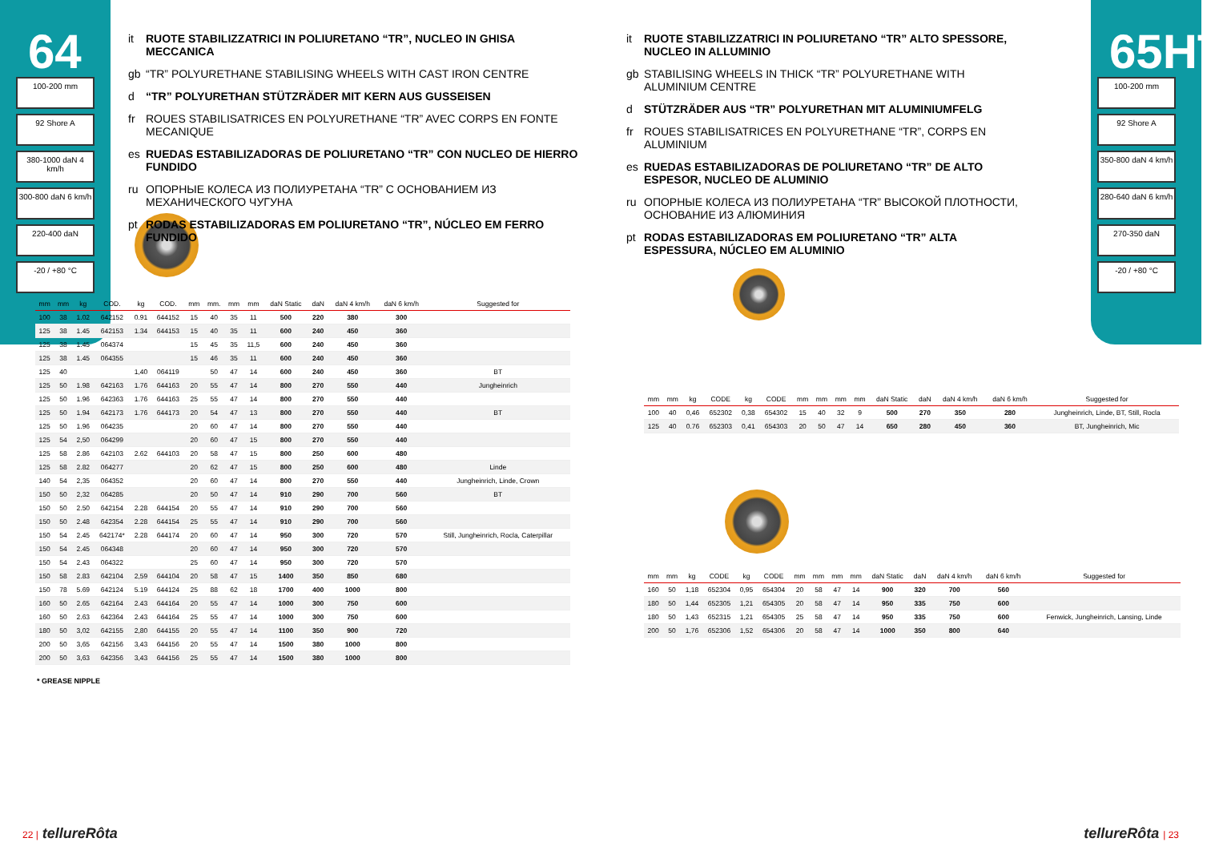64
100-200 mm
92 Shore A
380-1000 daN 4 km/h
300-800 daN 6 km/h
220-400 daN
-20 / +80 °C
it RUOTE STABILIZZATRICI IN POLIURETANO “TR”, NUCLEO IN GHISA MECCANICA
gb “TR” POLYURETHANE STABILISING WHEELS WITH CAST IRON CENTRE
d “TR” POLYURETHAN STÜTZRÄDER MIT KERN AUS GUSSEISEN
fr ROUES STABILISATRICES EN POLYURETHANE “TR” AVEC CORPS EN FONTE MECANIQUE
es RUEDAS ESTABILIZADORAS DE POLIURETANO “TR” CON NUCLEO DE HIERRO FUNDIDO
ru ОПОРНЫЕ КОЛЕСА ИЗ ПОЛИУРЕТАНА “TR” С ОСНОВАНИЕМ ИЗ МЕХАНИЧЕСКОГО ЧУГУНА
pt RODAS ESTABILIZADORAS EM POLIURETANO “TR”, NÚCLEO EM FERRO FUNDIDO
| mm | mm | kg | COD. | kg | COD. | mm | mm. | mm | mm | daN Static | daN | daN 4 km/h | daN 6 km/h | Suggested for |
| --- | --- | --- | --- | --- | --- | --- | --- | --- | --- | --- | --- | --- | --- | --- |
| 100 | 38 | 1.02 | 642152 | 0.91 | 644152 | 15 | 40 | 35 | 11 | 500 | 220 | 380 | 300 | |
| 125 | 38 | 1.45 | 642153 | 1.34 | 644153 | 15 | 40 | 35 | 11 | 600 | 240 | 450 | 360 | |
| 125 | 38 | 1.45 | 064374 | | | 15 | 45 | 35 | 11,5 | 600 | 240 | 450 | 360 | |
| 125 | 38 | 1.45 | 064355 | | | 15 | 46 | 35 | 11 | 600 | 240 | 450 | 360 | |
| 125 | 40 | | | 1,40 | 064119 | | 50 | 47 | 14 | 600 | 240 | 450 | 360 | BT |
| 125 | 50 | 1.98 | 642163 | 1.76 | 644163 | 20 | 55 | 47 | 14 | 800 | 270 | 550 | 440 | Jungheinrich |
| 125 | 50 | 1.96 | 642363 | 1.76 | 644163 | 25 | 55 | 47 | 14 | 800 | 270 | 550 | 440 | |
| 125 | 50 | 1.94 | 642173 | 1.76 | 644173 | 20 | 54 | 47 | 13 | 800 | 270 | 550 | 440 | BT |
| 125 | 50 | 1.96 | 064235 | | | 20 | 60 | 47 | 14 | 800 | 270 | 550 | 440 | |
| 125 | 54 | 2,50 | 064299 | | | 20 | 60 | 47 | 15 | 800 | 270 | 550 | 440 | |
| 125 | 58 | 2.86 | 642103 | 2.62 | 644103 | 20 | 58 | 47 | 15 | 800 | 250 | 600 | 480 | |
| 125 | 58 | 2.82 | 064277 | | | 20 | 62 | 47 | 15 | 800 | 250 | 600 | 480 | Linde |
| 140 | 54 | 2,35 | 064352 | | | 20 | 60 | 47 | 14 | 800 | 270 | 550 | 440 | Jungheinrich, Linde, Crown |
| 150 | 50 | 2,32 | 064285 | | | 20 | 50 | 47 | 14 | 910 | 290 | 700 | 560 | BT |
| 150 | 50 | 2.50 | 642154 | 2.28 | 644154 | 20 | 55 | 47 | 14 | 910 | 290 | 700 | 560 | |
| 150 | 50 | 2.48 | 642354 | 2.28 | 644154 | 25 | 55 | 47 | 14 | 910 | 290 | 700 | 560 | |
| 150 | 54 | 2.45 | 642174* | 2.28 | 644174 | 20 | 60 | 47 | 14 | 950 | 300 | 720 | 570 | Still, Jungheinrich, Rocla, Caterpillar |
| 150 | 54 | 2.45 | 064348 | | | 20 | 60 | 47 | 14 | 950 | 300 | 720 | 570 | |
| 150 | 54 | 2.43 | 064322 | | | 25 | 60 | 47 | 14 | 950 | 300 | 720 | 570 | |
| 150 | 58 | 2.83 | 642104 | 2,59 | 644104 | 20 | 58 | 47 | 15 | 1400 | 350 | 850 | 680 | |
| 150 | 78 | 5.69 | 642124 | 5.19 | 644124 | 25 | 88 | 62 | 18 | 1700 | 400 | 1000 | 800 | |
| 160 | 50 | 2.65 | 642164 | 2.43 | 644164 | 20 | 55 | 47 | 14 | 1000 | 300 | 750 | 600 | |
| 160 | 50 | 2.63 | 642364 | 2.43 | 644164 | 25 | 55 | 47 | 14 | 1000 | 300 | 750 | 600 | |
| 180 | 50 | 3,02 | 642155 | 2,80 | 644155 | 20 | 55 | 47 | 14 | 1100 | 350 | 900 | 720 | |
| 200 | 50 | 3,65 | 642156 | 3,43 | 644156 | 20 | 55 | 47 | 14 | 1500 | 380 | 1000 | 800 | |
| 200 | 50 | 3,63 | 642356 | 3,43 | 644156 | 25 | 55 | 47 | 14 | 1500 | 380 | 1000 | 800 | |
* GREASE NIPPLE
it RUOTE STABILIZZATRICI IN POLIURETANO “TR” ALTO SPESSORE, NUCLEO IN ALLUMINIO
gb STABILISING WHEELS IN THICK “TR” POLYURETHANE WITH ALUMINIUM CENTRE
d STÜTZRÄDER AUS “TR” POLYURETHAN MIT ALUMINIUMFELG
fr ROUES STABILISATRICES EN POLYURETHANE “TR”, CORPS EN ALUMINIUM
es RUEDAS ESTABILIZADORAS DE POLIURETANO “TR” DE ALTO ESPESOR, NUCLEO DE ALUMINIO
ru ОПОРНЫЕ КОЛЕСА ИЗ ПОЛИУРЕТАНА “TR” ВЫСОКОЙ ПЛОТНОСТИ, ОСНОВАНИЕ ИЗ АЛЮМИНИЯ
pt RODAS ESTABILIZADORAS EM POLIURETANO “TR” ALTA ESPESSURA, NÚCLEO EM ALUMINIO
65HT
100-200 mm
92 Shore A
350-800 daN 4 km/h
280-640 daN 6 km/h
270-350 daN
-20 / +80 °C
| mm | mm | kg | CODE | kg | CODE | mm | mm | mm | mm | daN Static | daN | daN 4 km/h | daN 6 km/h | Suggested for |
| --- | --- | --- | --- | --- | --- | --- | --- | --- | --- | --- | --- | --- | --- | --- |
| 100 | 40 | 0,46 | 652302 | 0,38 | 654302 | 15 | 40 | 32 | 9 | 500 | 270 | 350 | 280 | Jungheinrich, Linde, BT, Still, Rocla |
| 125 | 40 | 0.76 | 652303 | 0,41 | 654303 | 20 | 50 | 47 | 14 | 650 | 280 | 450 | 360 | BT, Jungheinrich, Mic |
| mm | mm | kg | CODE | kg | CODE | mm | mm | mm | mm | daN Static | daN | daN 4 km/h | daN 6 km/h | Suggested for |
| --- | --- | --- | --- | --- | --- | --- | --- | --- | --- | --- | --- | --- | --- | --- |
| 160 | 50 | 1,18 | 652304 | 0,95 | 654304 | 20 | 58 | 47 | 14 | 900 | 320 | 700 | 560 | |
| 180 | 50 | 1,44 | 652305 | 1,21 | 654305 | 20 | 58 | 47 | 14 | 950 | 335 | 750 | 600 | |
| 180 | 50 | 1,43 | 652315 | 1,21 | 654305 | 25 | 58 | 47 | 14 | 950 | 335 | 750 | 600 | Fenwick, Jungheinrich, Lansing, Linde |
| 200 | 50 | 1,76 | 652306 | 1,52 | 654306 | 20 | 58 | 47 | 14 | 1000 | 350 | 800 | 640 | |
22 | tellureRôta tellureRôta | 23